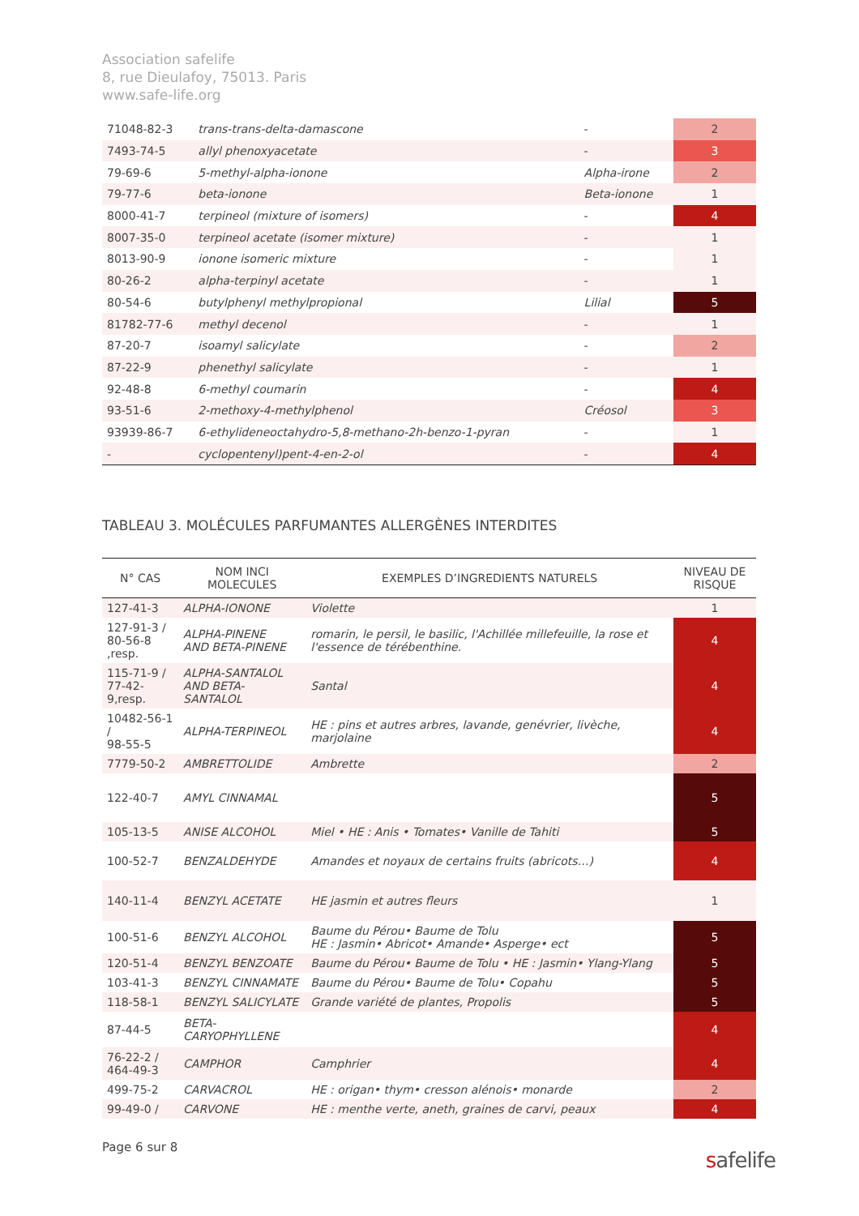Association safelife
8, rue Dieulafoy, 75013. Paris
www.safe-life.org
| 71048-82-3 | trans-trans-delta-damascone | - | 2 |
| 7493-74-5 | allyl phenoxyacetate | - | 3 |
| 79-69-6 | 5-methyl-alpha-ionone | Alpha-irone | 2 |
| 79-77-6 | beta-ionone | Beta-ionone | 1 |
| 8000-41-7 | terpineol (mixture of isomers) | - | 4 |
| 8007-35-0 | terpineol acetate (isomer mixture) | - | 1 |
| 8013-90-9 | ionone isomeric mixture | - | 1 |
| 80-26-2 | alpha-terpinyl acetate | - | 1 |
| 80-54-6 | butylphenyl methylpropional | Lilial | 5 |
| 81782-77-6 | methyl decenol | - | 1 |
| 87-20-7 | isoamyl salicylate | - | 2 |
| 87-22-9 | phenethyl salicylate | - | 1 |
| 92-48-8 | 6-methyl coumarin | - | 4 |
| 93-51-6 | 2-methoxy-4-methylphenol | Créosol | 3 |
| 93939-86-7 | 6-ethylideneoctahydro-5,8-methano-2h-benzo-1-pyran | - | 1 |
| - | cyclopentenyl)pent-4-en-2-ol | - | 4 |
TABLEAU 3. MOLÉCULES PARFUMANTES ALLERGÈNES INTERDITES
| N° CAS | NOM INCI MOLECULES | EXEMPLES D’INGREDIENTS NATURELS | NIVEAU DE RISQUE |
| --- | --- | --- | --- |
| 127-41-3 | ALPHA-IONONE | Violette | 1 |
| 127-91-3 / 80-56-8 ,resp. | ALPHA-PINENE AND BETA-PINENE | romarin, le persil, le basilic, l'Achillée millefeuille, la rose et l'essence de térébenthine. | 4 |
| 115-71-9 / 77-42-9,resp. | ALPHA-SANTALOL AND BETA-SANTALOL | Santal | 4 |
| 10482-56-1 / 98-55-5 | ALPHA-TERPINEOL | HE : pins et autres arbres, lavande, genévrier, livèche, marjolaine | 4 |
| 7779-50-2 | AMBRETTOLIDE | Ambrette | 2 |
| 122-40-7 | AMYL CINNAMAL | | 5 |
| 105-13-5 | ANISE ALCOHOL | Miel • HE : Anis • Tomates• Vanille de Tahiti | 5 |
| 100-52-7 | BENZALDEHYDE | Amandes et noyaux de certains fruits (abricots…) | 4 |
| 140-11-4 | BENZYL ACETATE | HE jasmin et autres fleurs | 1 |
| 100-51-6 | BENZYL ALCOHOL | Baume du Pérou• Baume de Tolu HE : Jasmin• Abricot• Amande• Asperge• ect | 5 |
| 120-51-4 | BENZYL BENZOATE | Baume du Pérou• Baume de Tolu • HE : Jasmin• Ylang-Ylang | 5 |
| 103-41-3 | BENZYL CINNAMATE | Baume du Pérou• Baume de Tolu• Copahu | 5 |
| 118-58-1 | BENZYL SALICYLATE | Grande variété de plantes, Propolis | 5 |
| 87-44-5 | BETA-CARYOPHYLLENE | | 4 |
| 76-22-2 / 464-49-3 | CAMPHOR | Camphrier | 4 |
| 499-75-2 | CARVACROL | HE : origan• thym• cresson alénois• monarde | 2 |
| 99-49-0 / | CARVONE | HE : menthe verte, aneth, graines de carvi, peaux | 4 |
Page 6 sur 8 safelife